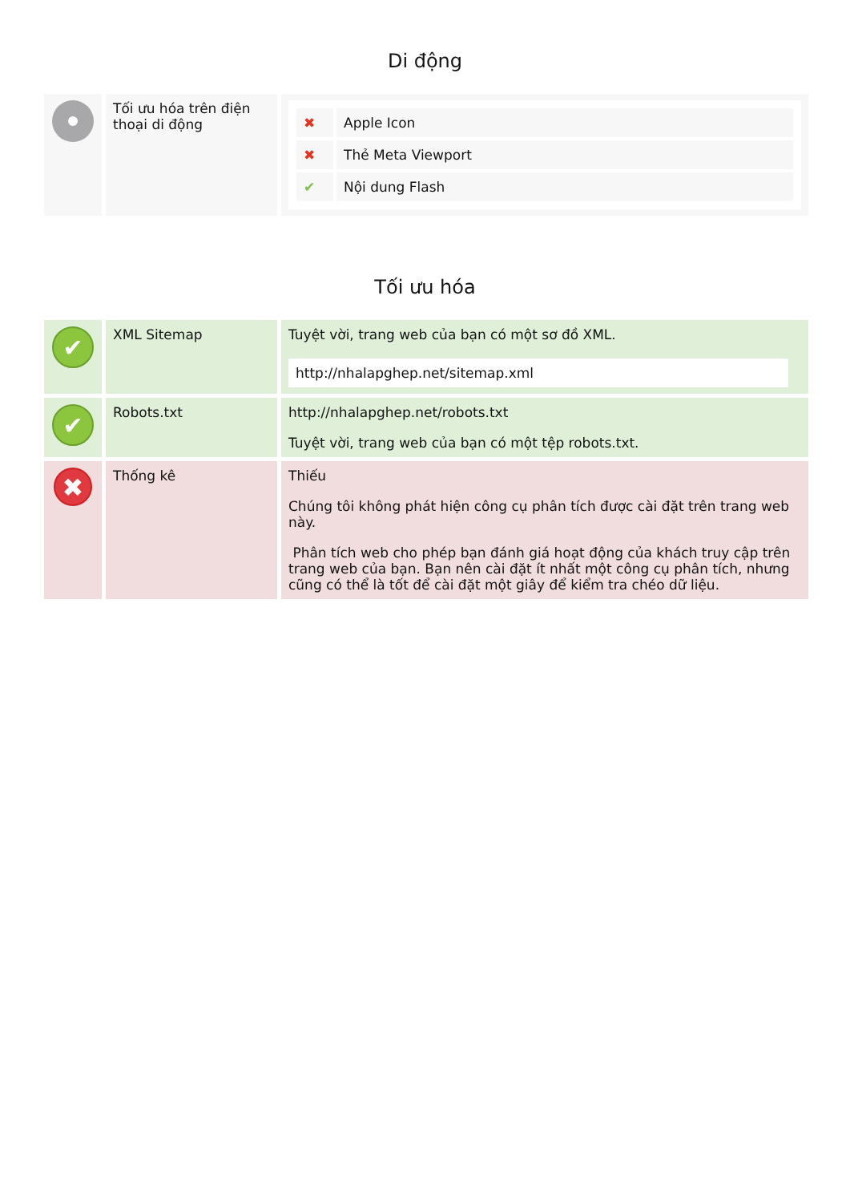Di động
| | Tối ưu hóa trên điện thoại di động | / ✖ / Apple Icon / / ✖ / Thẻ Meta Viewport / / ✔ / Nội dung Flash / |
Tối ưu hóa
| ✔ | XML Sitemap | Tuyệt vời, trang web của bạn có một sơ đồ XML. http://nhalapghep.net/sitemap.xml |
| ✔ | Robots.txt | http://nhalapghep.net/robots.txt Tuyệt vời, trang web của bạn có một tệp robots.txt. |
| ✖ | Thống kê | Thiếu Chúng tôi không phát hiện công cụ phân tích được cài đặt trên trang web này. Phân tích web cho phép bạn đánh giá hoạt động của khách truy cập trên trang web của bạn. Bạn nên cài đặt ít nhất một công cụ phân tích, nhưng cũng có thể là tốt để cài đặt một giây để kiểm tra chéo dữ liệu. |